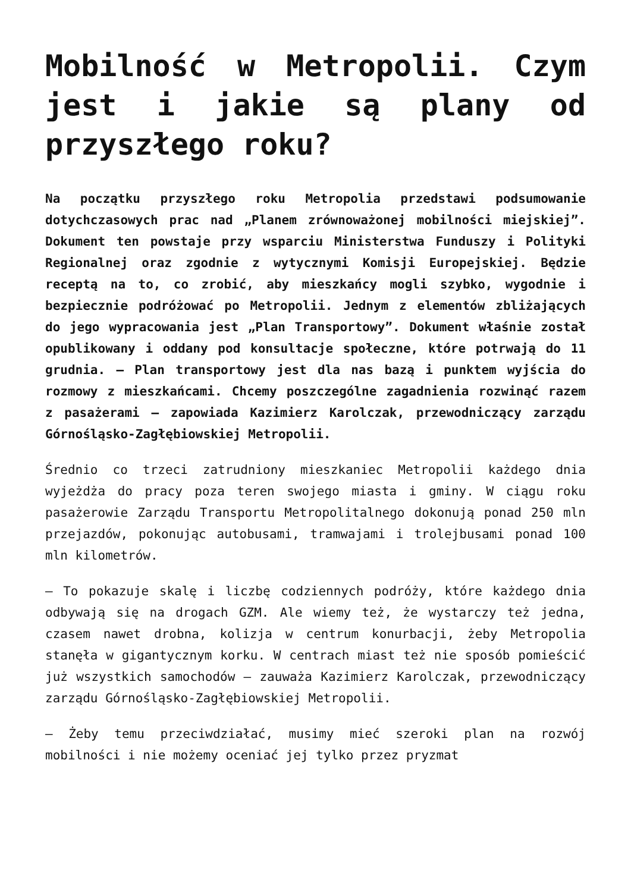Mobilność w Metropolii. Czym jest i jakie są plany od przyszłego roku?
Na początku przyszłego roku Metropolia przedstawi podsumowanie dotychczasowych prac nad „Planem zrównoważonej mobilności miejskiej”. Dokument ten powstaje przy wsparciu Ministerstwa Funduszy i Polityki Regionalnej oraz zgodnie z wytycznymi Komisji Europejskiej. Będzie receptą na to, co zrobić, aby mieszkańcy mogli szybko, wygodnie i bezpiecznie podróżować po Metropolii. Jednym z elementów zbliżających do jego wypracowania jest „Plan Transportowy”. Dokument właśnie został opublikowany i oddany pod konsultacje społeczne, które potrwają do 11 grudnia. – Plan transportowy jest dla nas bazą i punktem wyjścia do rozmowy z mieszkańcami. Chcemy poszczególne zagadnienia rozwinąć razem z pasażerami – zapowiada Kazimierz Karolczak, przewodniczący zarządu Górnośląsko-Zagłębiowskiej Metropolii.
Średnio co trzeci zatrudniony mieszkaniec Metropolii każdego dnia wyjeżdża do pracy poza teren swojego miasta i gminy. W ciągu roku pasażerowie Zarządu Transportu Metropolitalnego dokonują ponad 250 mln przejazdów, pokonując autobusami, tramwajami i trolejbusami ponad 100 mln kilometrów.
– To pokazuje skalę i liczbę codziennych podróży, które każdego dnia odbywają się na drogach GZM. Ale wiemy też, że wystarczy też jedna, czasem nawet drobna, kolizja w centrum konurbacji, żeby Metropolia stanęła w gigantycznym korku. W centrach miast też nie sposób pomieścić już wszystkich samochodów – zauważa Kazimierz Karolczak, przewodniczący zarządu Górnośląsko-Zagłębiowskiej Metropolii.
– Żeby temu przeciwdziałać, musimy mieć szeroki plan na rozwój mobilności i nie możemy oceniać jej tylko przez pryzmat